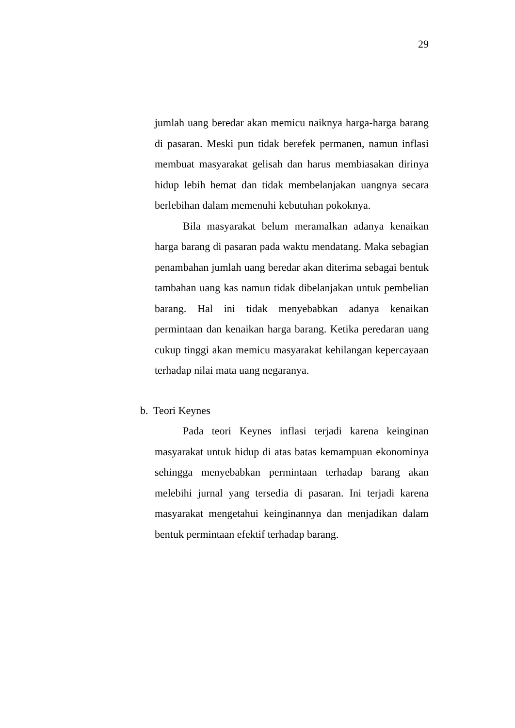29
jumlah uang beredar akan memicu naiknya harga-harga barang di pasaran. Meski pun tidak berefek permanen, namun inflasi membuat masyarakat gelisah dan harus membiasakan dirinya hidup lebih hemat dan tidak membelanjakan uangnya secara berlebihan dalam memenuhi kebutuhan pokoknya.
Bila masyarakat belum meramalkan adanya kenaikan harga barang di pasaran pada waktu mendatang. Maka sebagian penambahan jumlah uang beredar akan diterima sebagai bentuk tambahan uang kas namun tidak dibelanjakan untuk pembelian barang. Hal ini tidak menyebabkan adanya kenaikan permintaan dan kenaikan harga barang. Ketika peredaran uang cukup tinggi akan memicu masyarakat kehilangan kepercayaan terhadap nilai mata uang negaranya.
b. Teori Keynes
Pada teori Keynes inflasi terjadi karena keinginan masyarakat untuk hidup di atas batas kemampuan ekonominya sehingga menyebabkan permintaan terhadap barang akan melebihi jurnal yang tersedia di pasaran. Ini terjadi karena masyarakat mengetahui keinginannya dan menjadikan dalam bentuk permintaan efektif terhadap barang.